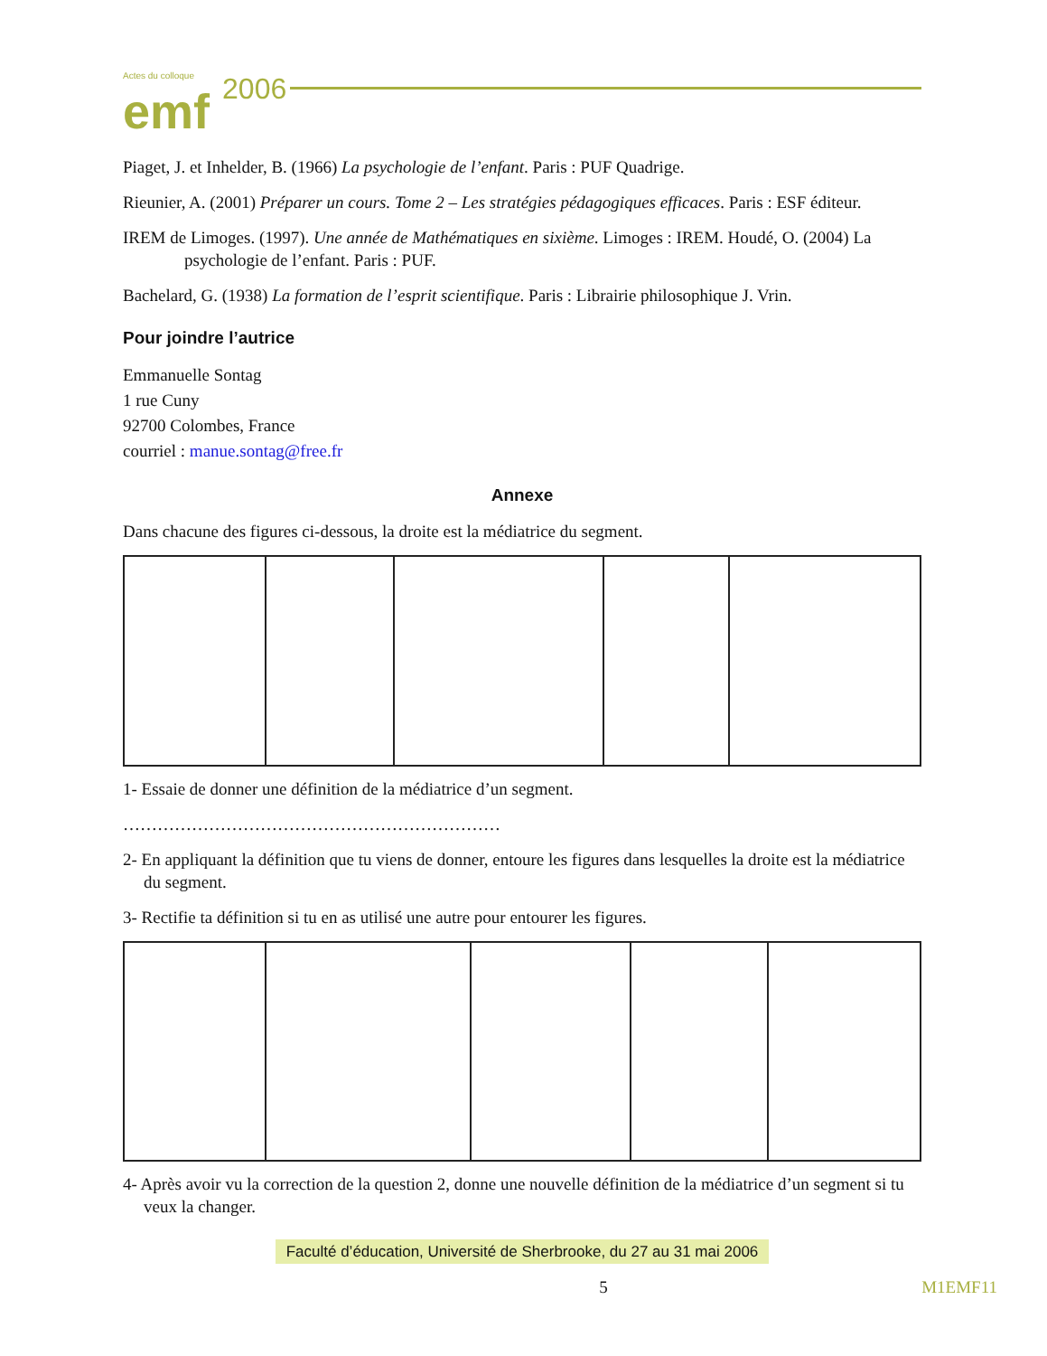Actes du colloque emf 2006
Piaget, J. et Inhelder, B. (1966) La psychologie de l’enfant. Paris : PUF Quadrige.
Rieunier, A. (2001) Préparer un cours. Tome 2 – Les stratégies pédagogiques efficaces. Paris : ESF éditeur.
IREM de Limoges. (1997). Une année de Mathématiques en sixième. Limoges : IREM. Houdé, O. (2004) La psychologie de l’enfant. Paris : PUF.
Bachelard, G. (1938) La formation de l’esprit scientifique. Paris : Librairie philosophique J. Vrin.
Pour joindre l’autrice
Emmanuelle Sontag
1 rue Cuny
92700 Colombes, France
courriel : manue.sontag@free.fr
Annexe
Dans chacune des figures ci-dessous, la droite est la médiatrice du segment.
1- Essaie de donner une définition de la médiatrice d’un segment.
…………………………………………………………
2- En appliquant la définition que tu viens de donner, entoure les figures dans lesquelles la droite est la médiatrice du segment.
3- Rectifie ta définition si tu en as utilisé une autre pour entourer les figures.
4- Après avoir vu la correction de la question 2, donne une nouvelle définition de la médiatrice d’un segment si tu veux la changer.
Faculté d’éducation, Université de Sherbrooke, du 27 au 31 mai 2006
5 M1EMF11